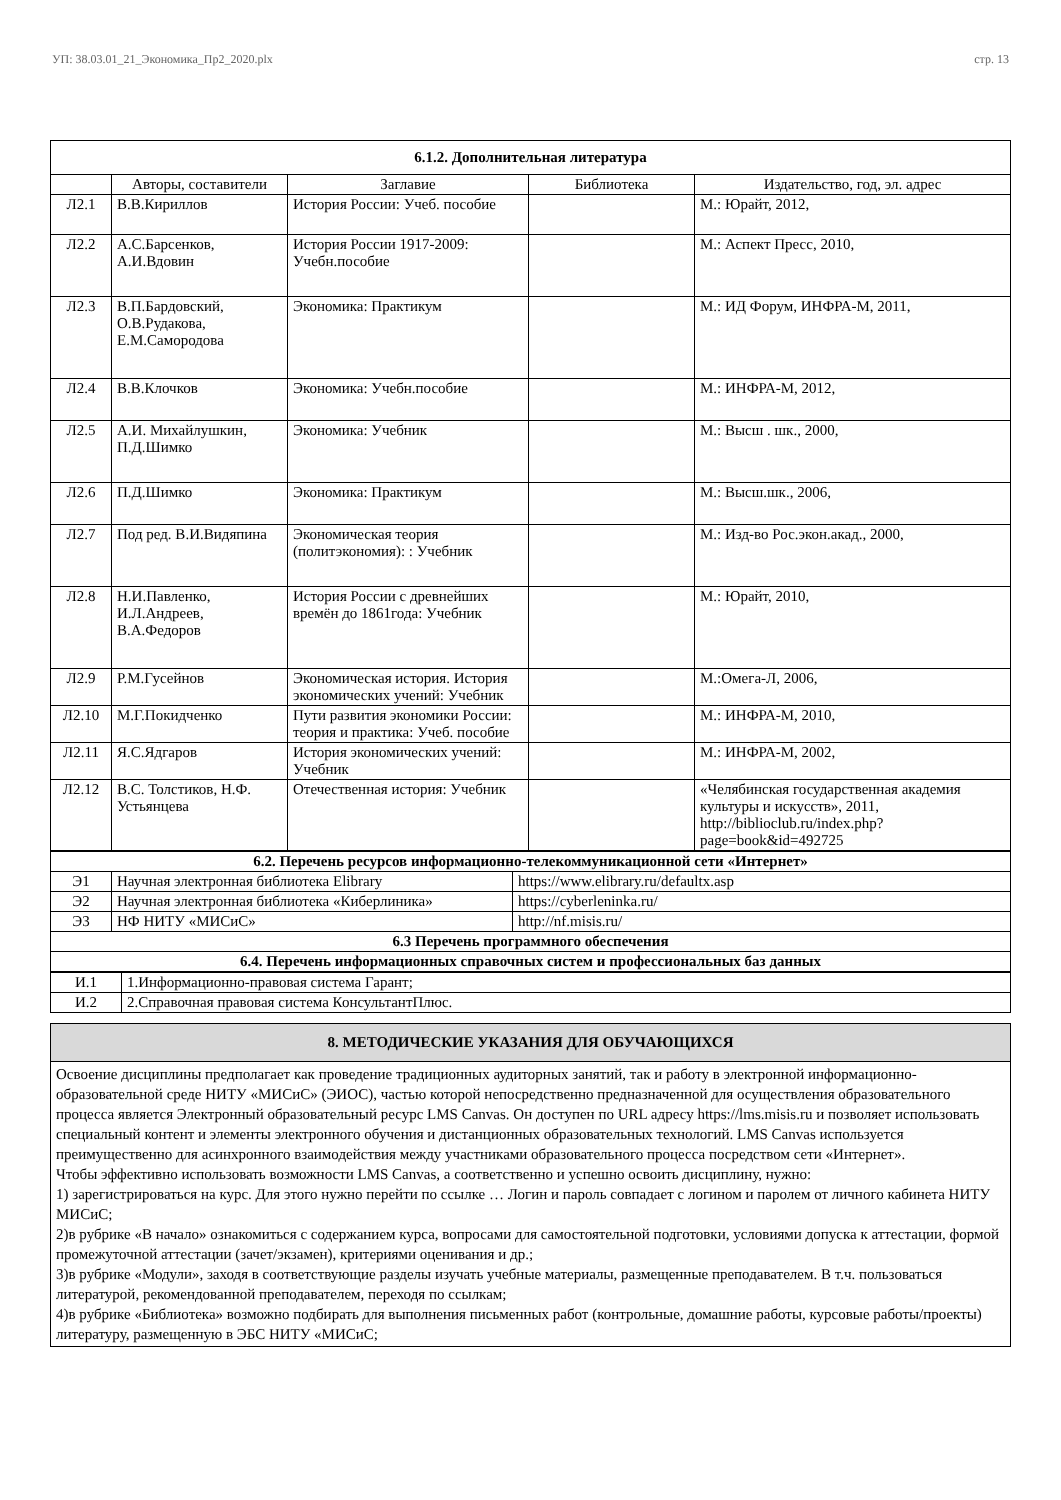УП: 38.03.01_21_Экономика_Пр2_2020.plx стр. 13
| 6.1.2. Дополнительная литература | | | | |
| | Авторы, составители | Заглавие | Библиотека | Издательство, год, эл. адрес |
| Л2.1 | В.В.Кириллов | История России: Учеб. пособие | | М.: Юрайт, 2012, |
| Л2.2 | А.С.Барсенков, А.И.Вдовин | История России 1917-2009: Учебн.пособие | | М.: Аспект Пресс, 2010, |
| Л2.3 | В.П.Бардовский, О.В.Рудакова, Е.М.Самородова | Экономика: Практикум | | М.: ИД Форум, ИНФРА-М, 2011, |
| Л2.4 | В.В.Клочков | Экономика: Учебн.пособие | | М.: ИНФРА-М, 2012, |
| Л2.5 | А.И. Михайлушкин, П.Д.Шимко | Экономика: Учебник | | М.: Высш . шк., 2000, |
| Л2.6 | П.Д.Шимко | Экономика: Практикум | | М.: Высш.шк., 2006, |
| Л2.7 | Под ред. В.И.Видяпина | Экономическая теория (политэкономия): : Учебник | | М.: Изд-во Рос.экон.акад., 2000, |
| Л2.8 | Н.И.Павленко, И.Л.Андреев, В.А.Федоров | История России с древнейших времён до 1861года: Учебник | | М.: Юрайт, 2010, |
| Л2.9 | Р.М.Гусейнов | Экономическая история. История экономических учений: Учебник | | М.:Омега-Л, 2006, |
| Л2.10 | М.Г.Покидченко | Пути развития экономики России: теория и практика: Учеб. пособие | | М.: ИНФРА-М, 2010, |
| Л2.11 | Я.С.Ядгаров | История экономических учений: Учебник | | М.: ИНФРА-М, 2002, |
| Л2.12 | В.С. Толстиков, Н.Ф. Устьянцева | Отечественная история: Учебник | | «Челябинская государственная академия культуры и искусств», 2011, http://biblioclub.ru/index.php? page=book&id=492725 |
| 6.2. Перечень ресурсов информационно-телекоммуникационной сети «Интернет» | | |
| Э1 | Научная электронная библиотека Elibrary | https://www.elibrary.ru/defaultx.asp |
| Э2 | Научная электронная библиотека «Киберлиника» | https://cyberleninka.ru/ |
| Э3 | НФ НИТУ «МИСиС» | http://nf.misis.ru/ |
| 6.3 Перечень программного обеспечения | | |
| 6.4. Перечень информационных справочных систем и профессиональных баз данных | | |
| И.1 | 1.Информационно-правовая система Гарант; |
| И.2 | 2.Справочная правовая система КонсультантПлюс. |
8. МЕТОДИЧЕСКИЕ УКАЗАНИЯ ДЛЯ ОБУЧАЮЩИХСЯ
Освоение дисциплины предполагает как проведение традиционных аудиторных занятий, так и работу в электронной информационно-образовательной среде НИТУ «МИСиС» (ЭИОС), частью которой непосредственно предназначенной для осуществления образовательного процесса является Электронный образовательный ресурс LMS Canvas. Он доступен по URL адресу https://lms.misis.ru и позволяет использовать специальный контент и элементы электронного обучения и дистанционных образовательных технологий. LMS Canvas используется преимущественно для асинхронного взаимодействия между участниками образовательного процесса посредством сети «Интернет».
Чтобы эффективно использовать возможности LMS Canvas, а соответственно и успешно освоить дисциплину, нужно:
1) зарегистрироваться на курс. Для этого нужно перейти по ссылке … Логин и пароль совпадает с логином и паролем от личного кабинета НИТУ МИСиС;
2)в рубрике «В начало» ознакомиться с содержанием курса, вопросами для самостоятельной подготовки, условиями допуска к аттестации, формой промежуточной аттестации (зачет/экзамен), критериями оценивания и др.;
3)в рубрике «Модули», заходя в соответствующие разделы изучать учебные материалы, размещенные преподавателем. В т.ч. пользоваться литературой, рекомендованной преподавателем, переходя по ссылкам;
4)в рубрике «Библиотека» возможно подбирать для выполнения письменных работ (контрольные, домашние работы, курсовые работы/проекты) литературу, размещенную в ЭБС НИТУ «МИСиС;